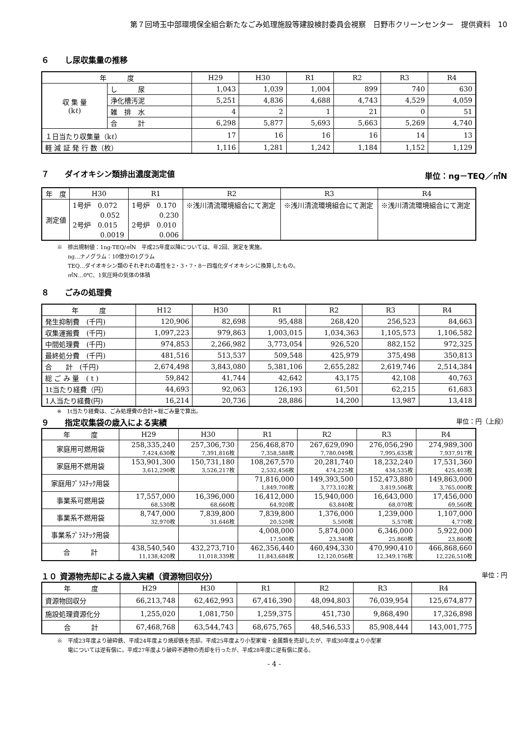第７回埼玉中部環境保全組合新たなごみ処理施設等建設検討委員会視察　日野市クリーンセンター　提供資料　10
６　　し尿収集量の推移
| 年 度 | | H29 | H30 | R1 | R2 | R3 | R4 |
| --- | --- | --- | --- | --- | --- | --- | --- |
| 収 集 量 (kℓ) | し 尿 | 1,043 | 1,039 | 1,004 | 899 | 740 | 630 |
| | 浄化槽汚泥 | 5,251 | 4,836 | 4,688 | 4,743 | 4,529 | 4,059 |
| | 雑 排 水 | 4 | 2 | 1 | 21 | 0 | 51 |
| | 合 計 | 6,298 | 5,877 | 5,693 | 5,663 | 5,269 | 4,740 |
| １日当たり収集量（kℓ） | | 17 | 16 | 16 | 16 | 14 | 13 |
| 軽 減 証 発 行 数（枚） | | 1,116 | 1,281 | 1,242 | 1,184 | 1,152 | 1,129 |
７　　ダイオキシン類排出濃度測定値 単位：ng－TEQ／㎥N
| 年 度 | H30 | R1 | R2 | R3 | R4 |
| --- | --- | --- | --- | --- | --- |
| 測定値 | 1号炉 0.072 0.052 2号炉 0.015 0.0019 | 1号炉 0.170 0.230 2号炉 0.010 0.006 | ※浅川清流環境組合にて測定 | ※浅川清流環境組合にて測定 | ※浅川清流環境組合にて測定 |
※　排出規制値：1ng-TEQ/㎥N　平成25年度以降については、年2回、測定を実施。
　　ng…ナノグラム：10億分の1グラム
　　TEQ…ダイオキシン類のそれぞれの毒性を2・3・7・8－四塩化ダイオキシンに換算したもの。
　　㎥N…0℃、1気圧時の気体の体積
８　　ごみの処理費
| 年 度 | H12 | H30 | R1 | R2 | R3 | R4 |
| --- | --- | --- | --- | --- | --- | --- |
| 発生抑制費 (千円) | 120,906 | 82,698 | 95,488 | 268,420 | 256,523 | 84,663 |
| 収集運搬費 (千円) | 1,097,223 | 979,863 | 1,003,015 | 1,034,363 | 1,105,573 | 1,106,582 |
| 中間処理費 (千円) | 974,853 | 2,266,982 | 3,773,054 | 926,520 | 882,152 | 972,325 |
| 最終処分費 (千円) | 481,516 | 513,537 | 509,548 | 425,979 | 375,498 | 350,813 |
| 合 計 (千円) | 2,674,498 | 3,843,080 | 5,381,106 | 2,655,282 | 2,619,746 | 2,514,384 |
| 総 ご み 量 ( t ) | 59,842 | 41,744 | 42,642 | 43,175 | 42,108 | 40,763 |
| 1t当たり経費（円） | 44,693 | 92,063 | 126,193 | 61,501 | 62,215 | 61,683 |
| 1人当たり経費(円) | 16,214 | 20,736 | 28,886 | 14,200 | 13,987 | 13,418 |
※　1t当たり経費は、ごみ処理費の合計÷総ごみ量で算出。
９　　指定収集袋の歳入による実績 単位：円（上段）
| 年 度 | H29 | H30 | R1 | R2 | R3 | R4 |
| --- | --- | --- | --- | --- | --- | --- |
| 家庭用可燃用袋 | 258,335,240 7,424,630枚 | 257,306,730 7,391,816枚 | 256,468,870 7,358,588枚 | 267,629,090 7,780,049枚 | 276,056,290 7,995,635枚 | 274,989,300 7,937,917枚 |
| 家庭用不燃用袋 | 153,901,300 3,612,290枚 | 150,731,180 3,526,217枚 | 108,267,570 2,532,456枚 | 20,281,740 474,225枚 | 18,232,240 434,535枚 | 17,531,360 425,403枚 |
| 家庭用ﾌﾟﾗｽﾁｯｸ用袋 | | | 71,816,000 1,849,700枚 | 149,393,500 3,773,102枚 | 152,473,880 3,819,506枚 | 149,863,000 3,765,000枚 |
| 事業系可燃用袋 | 17,557,000 68,530枚 | 16,396,000 68,660枚 | 16,412,000 64,920枚 | 15,940,000 63,840枚 | 16,643,000 68,070枚 | 17,456,000 69,560枚 |
| 事業系不燃用袋 | 8,747,000 32,970枚 | 7,839,800 31,646枚 | 7,839,800 20,520枚 | 1,376,000 5,500枚 | 1,239,000 5,570枚 | 1,107,000 4,770枚 |
| 事業系ﾌﾟﾗｽﾁｯｸ用袋 | | | 4,008,000 17,500枚 | 5,874,000 23,340枚 | 6,346,000 25,860枚 | 5,922,000 23,860枚 |
| 合 計 | 438,540,540 11,138,420枚 | 432,273,710 11,018,339枚 | 462,356,440 11,843,684枚 | 460,494,330 12,120,056枚 | 470,990,410 12,349,176枚 | 466,868,660 12,226,510枚 |
１０ 資源物売却による歳入実績（資源物回収分） 単位：円
| 年 度 | H29 | H30 | R1 | R2 | R3 | R4 |
| --- | --- | --- | --- | --- | --- | --- |
| 資源物回収分 | 66,213,748 | 62,462,993 | 67,416,390 | 48,094,803 | 76,039,954 | 125,674,877 |
| 施設処理資源化分 | 1,255,020 | 1,081,750 | 1,259,375 | 451,730 | 9,868,490 | 17,326,898 |
| 合 計 | 67,468,768 | 63,544,743 | 68,675,765 | 48,546,533 | 85,908,444 | 143,001,775 |
※　平成23年度より破砕鉄、平成24年度より焼却鉄を売却。平成25年度より小型家電・金属類を売却したが、平成30年度より小型家
　　電については逆有償に。平成27年度より破砕不適物の売却を行ったが、平成28年度に逆有償に戻る。
- 4 -